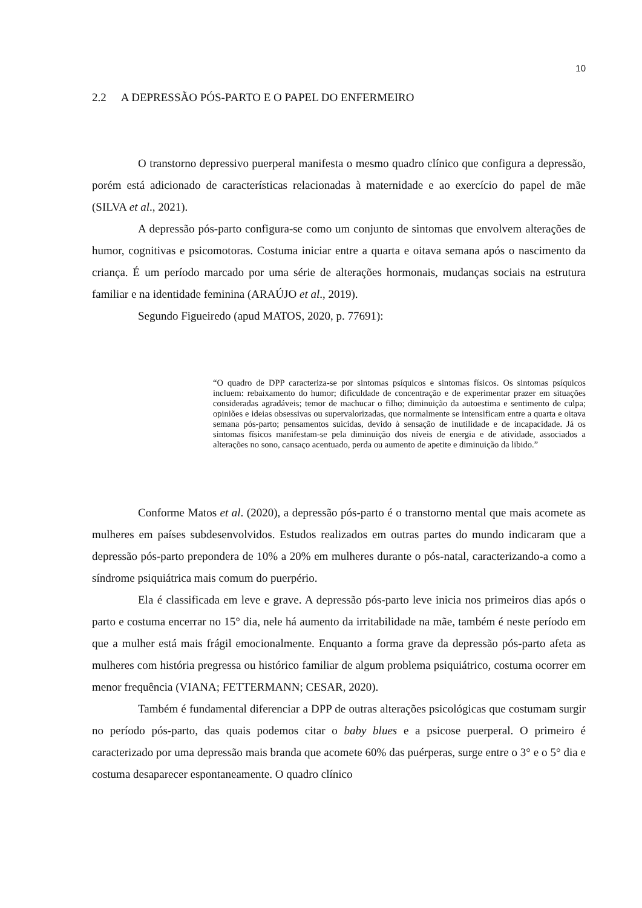10
2.2 A DEPRESSÃO PÓS-PARTO E O PAPEL DO ENFERMEIRO
O transtorno depressivo puerperal manifesta o mesmo quadro clínico que configura a depressão, porém está adicionado de características relacionadas à maternidade e ao exercício do papel de mãe (SILVA et al., 2021).
A depressão pós-parto configura-se como um conjunto de sintomas que envolvem alterações de humor, cognitivas e psicomotoras. Costuma iniciar entre a quarta e oitava semana após o nascimento da criança. É um período marcado por uma série de alterações hormonais, mudanças sociais na estrutura familiar e na identidade feminina (ARAÚJO et al., 2019).
Segundo Figueiredo (apud MATOS, 2020, p. 77691):
“O quadro de DPP caracteriza-se por sintomas psíquicos e sintomas físicos. Os sintomas psíquicos incluem: rebaixamento do humor; dificuldade de concentração e de experimentar prazer em situações consideradas agradáveis; temor de machucar o filho; diminuição da autoestima e sentimento de culpa; opiniões e ideias obsessivas ou supervalorizadas, que normalmente se intensificam entre a quarta e oitava semana pós-parto; pensamentos suicidas, devido à sensação de inutilidade e de incapacidade. Já os sintomas físicos manifestam-se pela diminuição dos níveis de energia e de atividade, associados a alterações no sono, cansaço acentuado, perda ou aumento de apetite e diminuição da libido.”
Conforme Matos et al. (2020), a depressão pós-parto é o transtorno mental que mais acomete as mulheres em países subdesenvolvidos. Estudos realizados em outras partes do mundo indicaram que a depressão pós-parto prepondera de 10% a 20% em mulheres durante o pós-natal, caracterizando-a como a síndrome psiquiátrica mais comum do puerpério.
Ela é classificada em leve e grave. A depressão pós-parto leve inicia nos primeiros dias após o parto e costuma encerrar no 15° dia, nele há aumento da irritabilidade na mãe, também é neste período em que a mulher está mais frágil emocionalmente. Enquanto a forma grave da depressão pós-parto afeta as mulheres com história pregressa ou histórico familiar de algum problema psiquiátrico, costuma ocorrer em menor frequência (VIANA; FETTERMANN; CESAR, 2020).
Também é fundamental diferenciar a DPP de outras alterações psicológicas que costumam surgir no período pós-parto, das quais podemos citar o baby blues e a psicose puerperal. O primeiro é caracterizado por uma depressão mais branda que acomete 60% das puérperas, surge entre o 3° e o 5° dia e costuma desaparecer espontaneamente. O quadro clínico